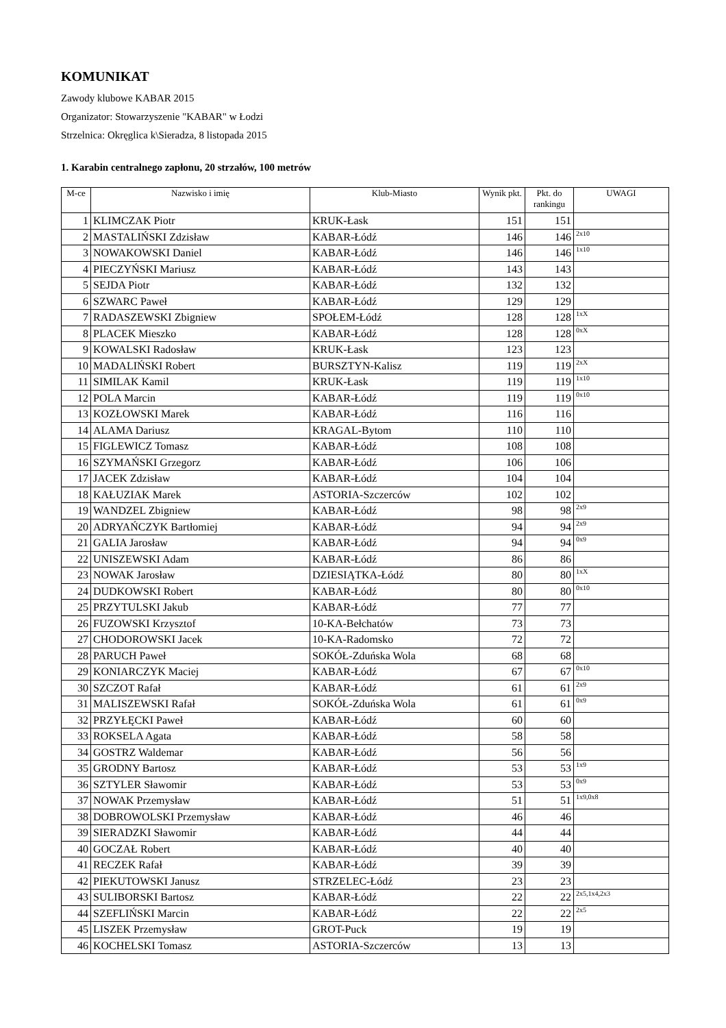KOMUNIKAT
Zawody klubowe KABAR 2015
Organizator: Stowarzyszenie "KABAR" w Łodzi
Strzelnica: Okręglica k\Sieradza, 8 listopada 2015
1. Karabin centralnego zapłonu, 20 strzałów, 100 metrów
| M-ce | Nazwisko i imię | Klub-Miasto | Wynik pkt. | Pkt. do rankingu | UWAGI |
| --- | --- | --- | --- | --- | --- |
| 1 | KLIMCZAK Piotr | KRUK-Łask | 151 | 151 | |
| 2 | MASTALIŃSKI Zdzisław | KABAR-Łódź | 146 | 146 | 2x10 |
| 3 | NOWAKOWSKI Daniel | KABAR-Łódź | 146 | 146 | 1x10 |
| 4 | PIECZYŃSKI Mariusz | KABAR-Łódź | 143 | 143 | |
| 5 | SEJDA Piotr | KABAR-Łódź | 132 | 132 | |
| 6 | SZWARC Paweł | KABAR-Łódź | 129 | 129 | |
| 7 | RADASZEWSKI Zbigniew | SPOŁEM-Łódź | 128 | 128 | 1xX |
| 8 | PLACEK Mieszko | KABAR-Łódź | 128 | 128 | 0xX |
| 9 | KOWALSKI Radosław | KRUK-Łask | 123 | 123 | |
| 10 | MADALIŃSKI Robert | BURSZTYN-Kalisz | 119 | 119 | 2xX |
| 11 | SIMILAK Kamil | KRUK-Łask | 119 | 119 | 1x10 |
| 12 | POLA Marcin | KABAR-Łódź | 119 | 119 | 0x10 |
| 13 | KOZŁOWSKI Marek | KABAR-Łódź | 116 | 116 | |
| 14 | ALAMA Dariusz | KRAGAL-Bytom | 110 | 110 | |
| 15 | FIGLEWICZ Tomasz | KABAR-Łódź | 108 | 108 | |
| 16 | SZYMAŃSKI Grzegorz | KABAR-Łódź | 106 | 106 | |
| 17 | JACEK Zdzisław | KABAR-Łódź | 104 | 104 | |
| 18 | KAŁUZIAK Marek | ASTORIA-Szczerców | 102 | 102 | |
| 19 | WANDZEL Zbigniew | KABAR-Łódź | 98 | 98 | 2x9 |
| 20 | ADRYAŃCZYK Bartłomiej | KABAR-Łódź | 94 | 94 | 2x9 |
| 21 | GALIA Jarosław | KABAR-Łódź | 94 | 94 | 0x9 |
| 22 | UNISZEWSKI Adam | KABAR-Łódź | 86 | 86 | |
| 23 | NOWAK Jarosław | DZIESIĄTKA-Łódź | 80 | 80 | 1xX |
| 24 | DUDKOWSKI Robert | KABAR-Łódź | 80 | 80 | 0x10 |
| 25 | PRZYTULSKI Jakub | KABAR-Łódź | 77 | 77 | |
| 26 | FUZOWSKI Krzysztof | 10-KA-Bełchatów | 73 | 73 | |
| 27 | CHODOROWSKI Jacek | 10-KA-Radomsko | 72 | 72 | |
| 28 | PARUCH Paweł | SOKÓŁ-Zduńska Wola | 68 | 68 | |
| 29 | KONIARCZYK Maciej | KABAR-Łódź | 67 | 67 | 0x10 |
| 30 | SZCZOT Rafał | KABAR-Łódź | 61 | 61 | 2x9 |
| 31 | MALISZEWSKI Rafał | SOKÓŁ-Zduńska Wola | 61 | 61 | 0x9 |
| 32 | PRZYŁĘCKI Paweł | KABAR-Łódź | 60 | 60 | |
| 33 | ROKSELA Agata | KABAR-Łódź | 58 | 58 | |
| 34 | GOSTRZ Waldemar | KABAR-Łódź | 56 | 56 | |
| 35 | GRODNY Bartosz | KABAR-Łódź | 53 | 53 | 1x9 |
| 36 | SZTYLER Sławomir | KABAR-Łódź | 53 | 53 | 0x9 |
| 37 | NOWAK Przemysław | KABAR-Łódź | 51 | 51 | 1x9,0x8 |
| 38 | DOBROWOLSKI Przemysław | KABAR-Łódź | 46 | 46 | |
| 39 | SIERADZKI Sławomir | KABAR-Łódź | 44 | 44 | |
| 40 | GOCZAŁ Robert | KABAR-Łódź | 40 | 40 | |
| 41 | RECZEK Rafał | KABAR-Łódź | 39 | 39 | |
| 42 | PIEKUTOWSKI Janusz | STRZELEC-Łódź | 23 | 23 | |
| 43 | SULIBORSKI Bartosz | KABAR-Łódź | 22 | 22 | 2x5,1x4,2x3 |
| 44 | SZEFLIŃSKI Marcin | KABAR-Łódź | 22 | 22 | 2x5 |
| 45 | LISZEK Przemysław | GROT-Puck | 19 | 19 | |
| 46 | KOCHELSKI Tomasz | ASTORIA-Szczerców | 13 | 13 | |